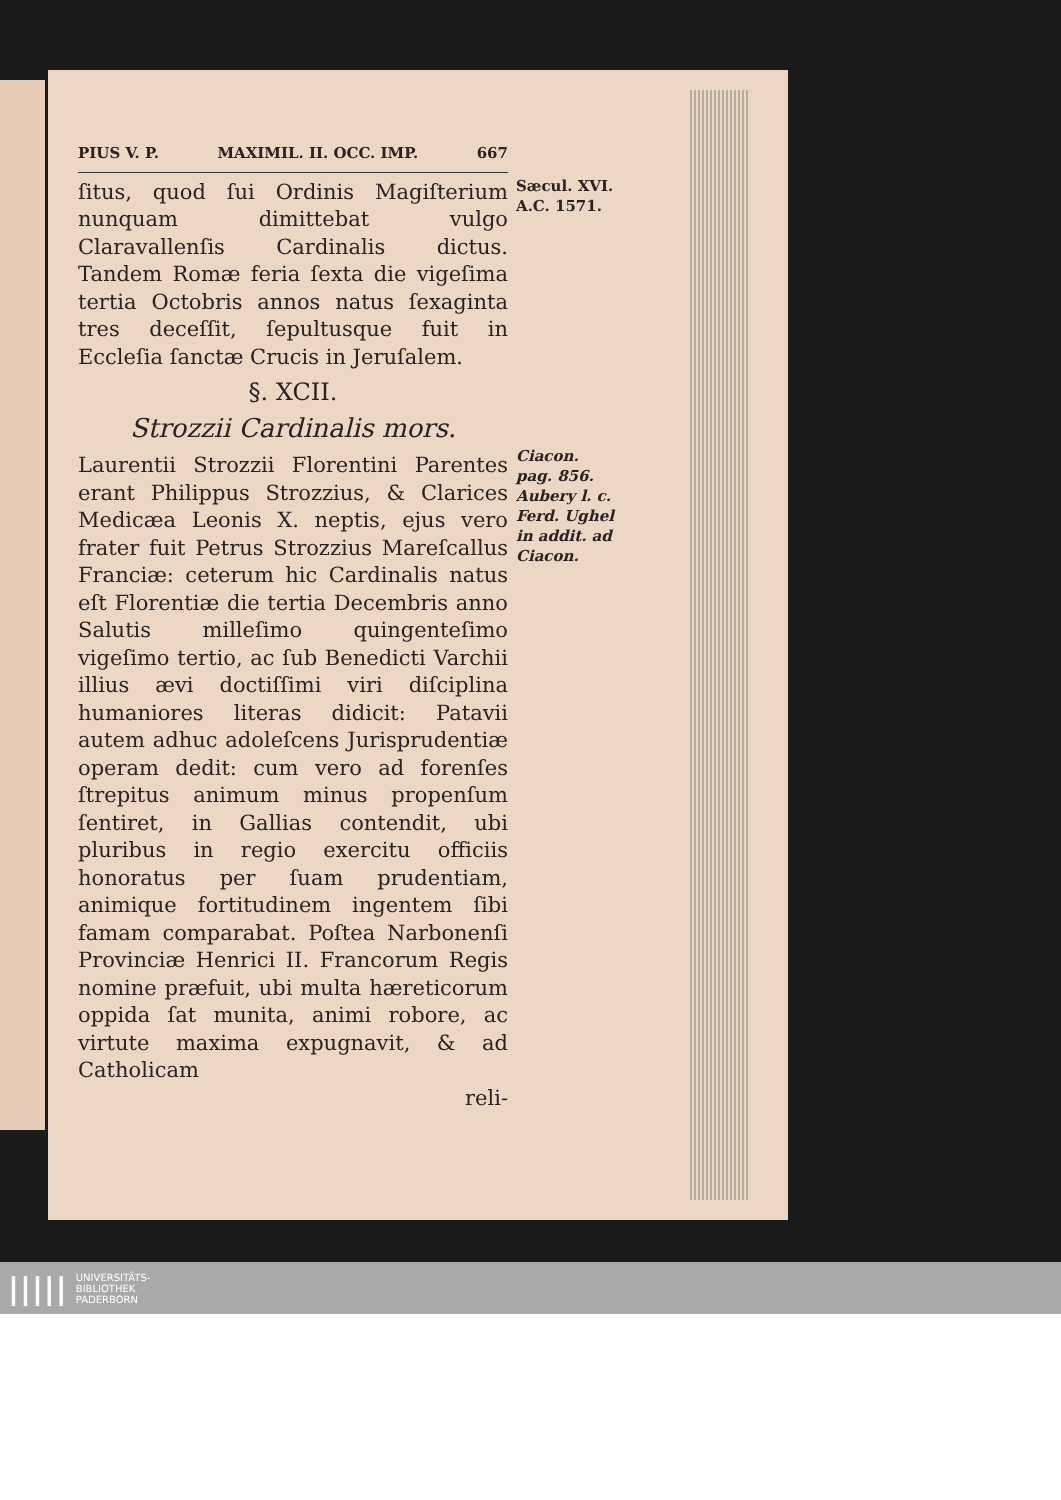PIUS V. P. MAXIMIL. II. OCC. IMP. 667
ſitus, quod ſui Ordinis Magiſterium nunquam dimittebat vulgo Claravallenſis Cardinalis dictus. Tandem Romæ feria ſexta die vigeſima tertia Octobris annos natus ſexaginta tres deceſſit, ſepultusque fuit in Eccleſia ſanctæ Crucis in Jeruſalem.
§. XCII.
Strozzii Cardinalis mors.
Laurentii Strozzii Florentini Parentes erant Philippus Strozzius, & Clarices Medicæa Leonis X. neptis, ejus vero frater fuit Petrus Strozzius Mareſcallus Franciæ: ceterum hic Cardinalis natus eſt Florentiæ die tertia Decembris anno Salutis milleſimo quingenteſimo vigeſimo tertio, ac ſub Benedicti Varchii illius ævi doctiſſimi viri diſciplina humaniores literas didicit: Patavii autem adhuc adoleſcens Jurisprudentiæ operam dedit: cum vero ad forenſes ſtrepitus animum minus propenſum ſentiret, in Gallias contendit, ubi pluribus in regio exercitu officiis honoratus per ſuam prudentiam, animique fortitudinem ingentem ſibi famam comparabat. Poſtea Narbonenſi Provinciæ Henrici II. Francorum Regis nomine præfuit, ubi multa hæreticorum oppida ſat munita, animi robore, ac virtute maxima expugnavit, & ad Catholicam
reli-
Sæcul. XVI.
A.C. 1571.
Ciacon.
pag. 856.
Aubery l. c.
Ferd. Ughel
in addit. ad
Ciacon.
||||| UNIVERSITÄTS-
BIBLIOTHEK
PADERBORN